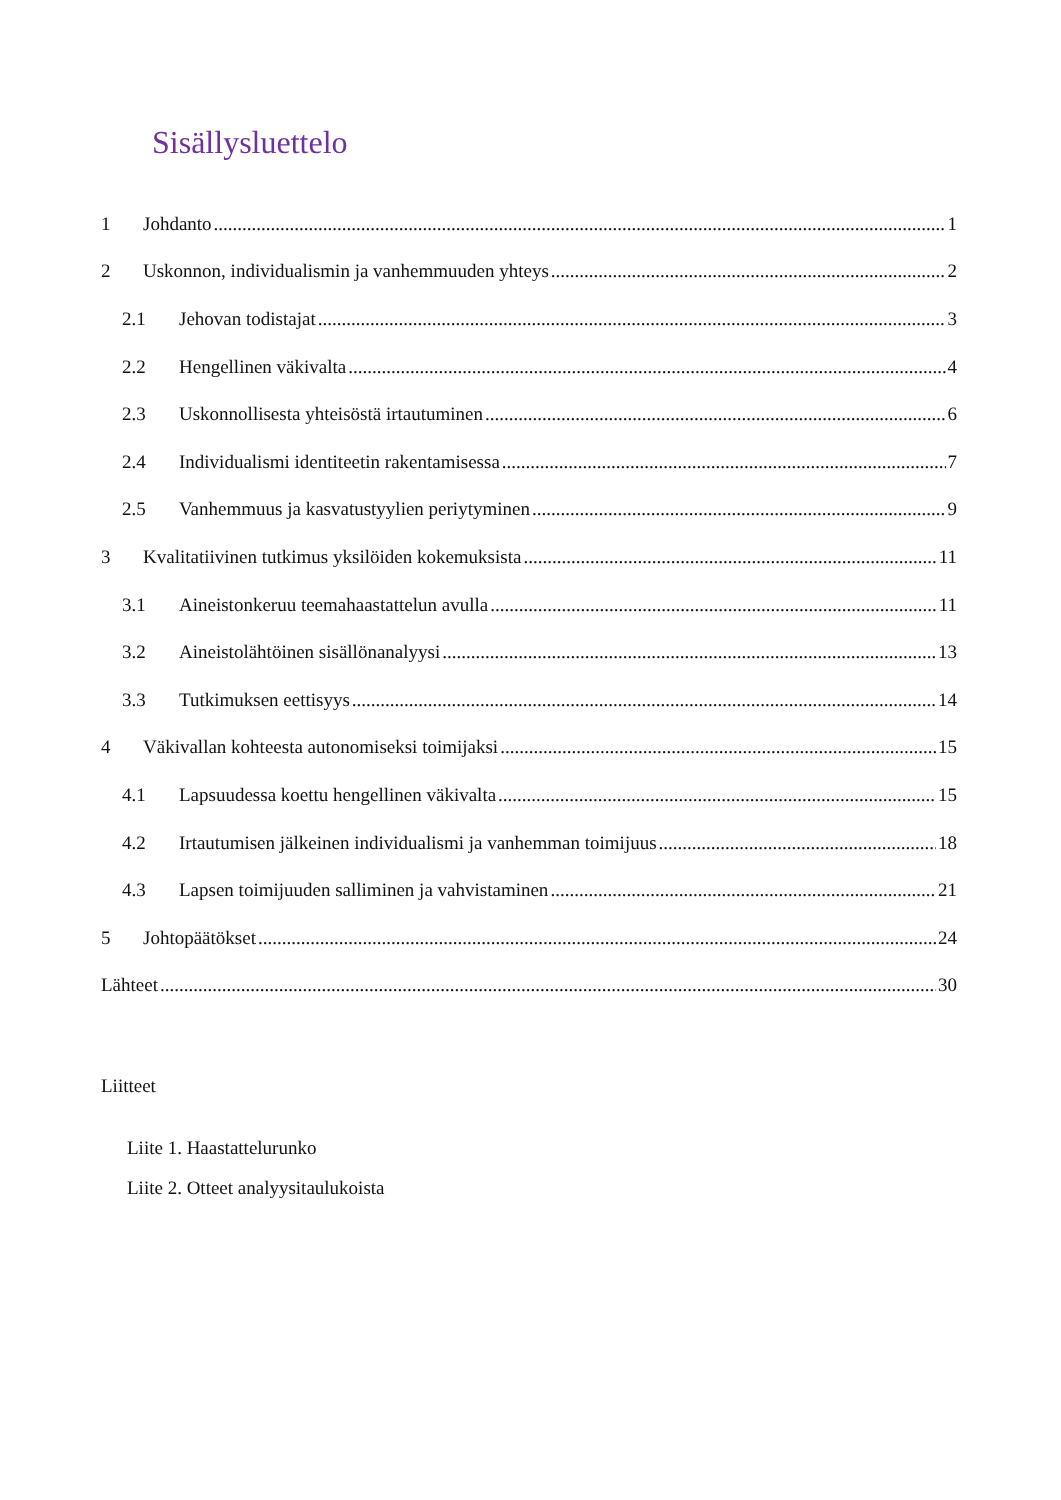Sisällysluettelo
1 Johdanto 1
2 Uskonnon, individualismin ja vanhemmuuden yhteys 2
2.1 Jehovan todistajat 3
2.2 Hengellinen väkivalta 4
2.3 Uskonnollisesta yhteisöstä irtautuminen 6
2.4 Individualismi identiteetin rakentamisessa 7
2.5 Vanhemmuus ja kasvatustyylien periytyminen 9
3 Kvalitatiivinen tutkimus yksilöiden kokemuksista 11
3.1 Aineistonkeruu teemahaastattelun avulla 11
3.2 Aineistolähtöinen sisällönanalyysi 13
3.3 Tutkimuksen eettisyys 14
4 Väkivallan kohteesta autonomiseksi toimijaksi 15
4.1 Lapsuudessa koettu hengellinen väkivalta 15
4.2 Irtautumisen jälkeinen individualismi ja vanhemman toimijuus 18
4.3 Lapsen toimijuuden salliminen ja vahvistaminen 21
5 Johtopäätökset 24
Lähteet 30
Liitteet
Liite 1. Haastattelurunko
Liite 2. Otteet analyysitaulukoista